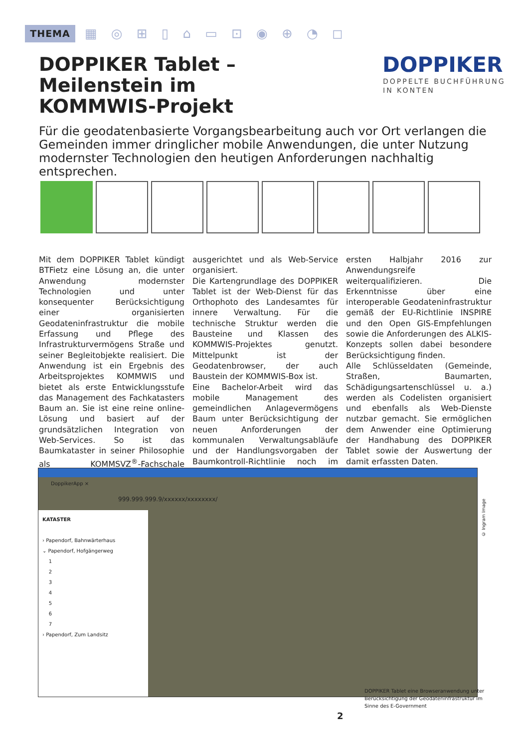THEMA ▦ ◎ ⊞ ▯ ⌂ ▭ ⊡ ◉ ⊕ ◔ ◻
DOPPIKER Tablet – Meilenstein im KOMMWIS-Projekt
DOPPIKER
DOPPELTE BUCHFÜHRUNG
IN KONTEN
Für die geodatenbasierte Vorgangsbearbeitung auch vor Ort verlangen die Gemeinden immer dringlicher mobile Anwendungen, die unter Nutzung modernster Technologien den heutigen Anforderungen nachhaltig entsprechen.
Mit dem DOPPIKER Tablet kündigt BTFietz eine Lösung an, die unter Anwendung modernster Technologien und unter konsequenter Berücksichtigung einer organisierten Geodateninfrastruktur die mobile Erfassung und Pflege des Infrastrukturvermögens Straße und seiner Begleitobjekte realisiert. Die Anwendung ist ein Ergebnis des Arbeitsprojektes KOMMWIS und bietet als erste Entwicklungsstufe das Management des Fachkatasters Baum an. Sie ist eine reine online-Lösung und basiert auf der grundsätzlichen Integration von Web-Services. So ist das Baumkataster in seiner Philosophie als KOMMSVZ<sup>®</sup>-Fachschale ausgerichtet und als Web-Service organisiert.
Die Kartengrundlage des DOPPIKER Tablet ist der Web-Dienst für das Orthophoto des Landesamtes für innere Verwaltung. Für die technische Struktur werden die Bausteine und Klassen des KOMMWIS-Projektes genutzt. Mittelpunkt ist der Geodatenbrowser, der auch Baustein der KOMMWIS-Box ist.
Eine Bachelor-Arbeit wird das mobile Management des gemeindlichen Anlagevermögens Baum unter Berücksichtigung der neuen Anforderungen der kommunalen Verwaltungsabläufe und der Handlungsvorgaben der Baumkontroll-Richtlinie noch im ersten Halbjahr 2016 zur Anwendungsreife weiterqualifizieren. Die Erkenntnisse über eine interoperable Geodateninfrastruktur gemäß der EU-Richtlinie INSPIRE und den Open GIS-Empfehlungen sowie die Anforderungen des ALKIS-Konzepts sollen dabei besondere Berücksichtigung finden.
Alle Schlüsseldaten (Gemeinde, Straßen, Baumarten, Schädigungsartenschlüssel u. a.) werden als Codelisten organisiert und ebenfalls als Web-Dienste nutzbar gemacht. Sie ermöglichen dem Anwender eine Optimierung der Handhabung des DOPPIKER Tablet sowie der Auswertung der damit erfassten Daten.
DoppikerApp ×
999.999.999.9/xxxxxx/xxxxxxxx/
KATASTER
› Papendorf, Bahnwärterhaus
⌄ Papendorf, Hofgängerweg
1
2
3
4
5
6
7
› Papendorf, Zum Landsitz
© Ingram Image
DOPPIKER Tablet eine Browseranwendung unter Berücksichtigung der Geodateninfrastruktur im Sinne des E-Government
2